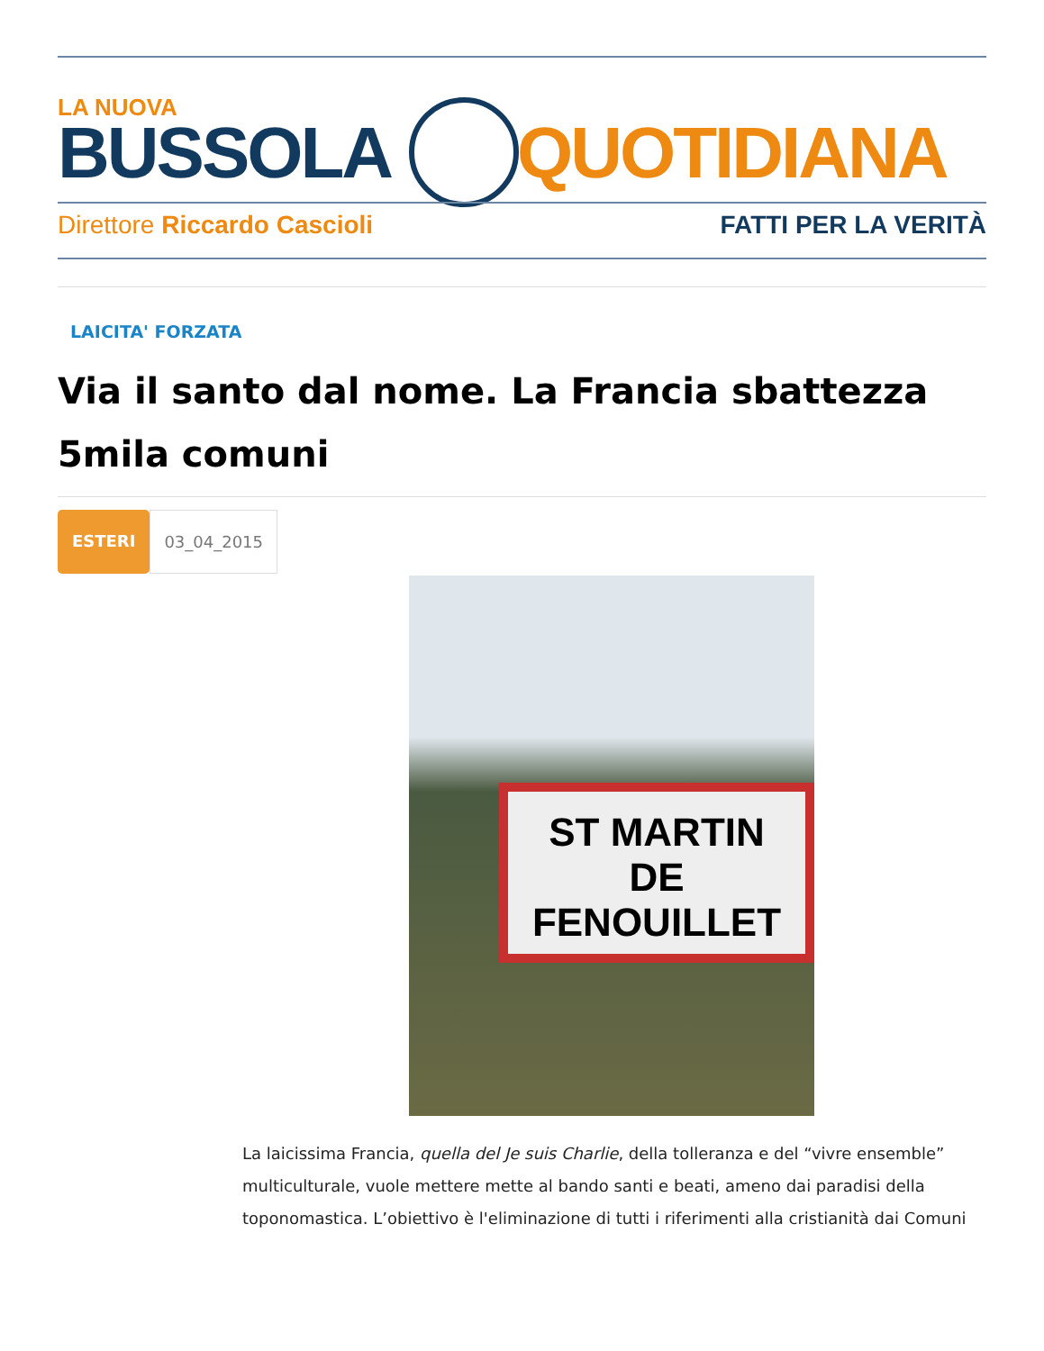LA NUOVA
BUSSOLA QUOTIDIANA
Direttore Riccardo Cascioli FATTI PER LA VERITÀ
LAICITA' FORZATA
Via il santo dal nome. La Francia sbattezza 5mila comuni
ESTERI 03_04_2015
ST MARTIN
DE FENOUILLET
La laicissima Francia, quella del Je suis Charlie, della tolleranza e del “vivre ensemble” multiculturale, vuole mettere mette al bando santi e beati, ameno dai paradisi della toponomastica. L’obiettivo è l'eliminazione di tutti i riferimenti alla cristianità dai Comuni